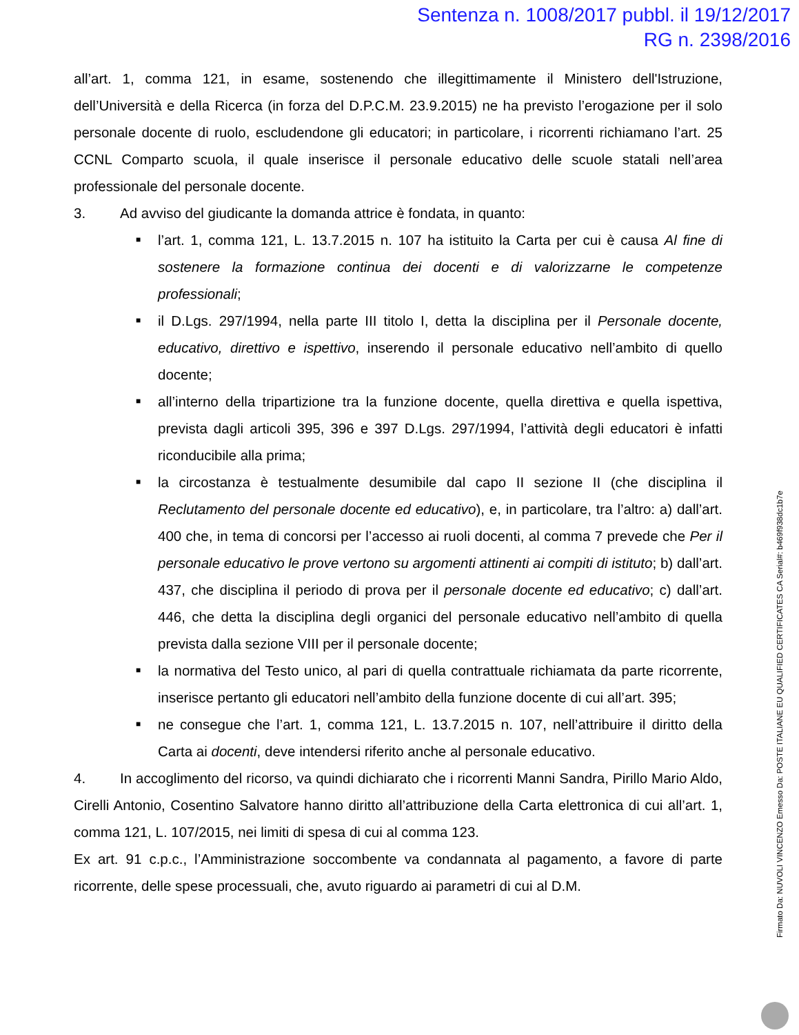Sentenza n. 1008/2017 pubbl. il 19/12/2017
RG n. 2398/2016
all’art. 1, comma 121, in esame, sostenendo che illegittimamente il Ministero dell'Istruzione, dell’Università e della Ricerca (in forza del D.P.C.M. 23.9.2015) ne ha previsto l’erogazione per il solo personale docente di ruolo, escludendone gli educatori; in particolare, i ricorrenti richiamano l’art. 25 CCNL Comparto scuola, il quale inserisce il personale educativo delle scuole statali nell’area professionale del personale docente.
3. Ad avviso del giudicante la domanda attrice è fondata, in quanto:
■ l’art. 1, comma 121, L. 13.7.2015 n. 107 ha istituito la Carta per cui è causa Al fine di sostenere la formazione continua dei docenti e di valorizzarne le competenze professionali;
■ il D.Lgs. 297/1994, nella parte III titolo I, detta la disciplina per il Personale docente, educativo, direttivo e ispettivo, inserendo il personale educativo nell’ambito di quello docente;
■ all’interno della tripartizione tra la funzione docente, quella direttiva e quella ispettiva, prevista dagli articoli 395, 396 e 397 D.Lgs. 297/1994, l’attività degli educatori è infatti riconducibile alla prima;
■ la circostanza è testualmente desumibile dal capo II sezione II (che disciplina il Reclutamento del personale docente ed educativo), e, in particolare, tra l’altro: a) dall’art. 400 che, in tema di concorsi per l’accesso ai ruoli docenti, al comma 7 prevede che Per il personale educativo le prove vertono su argomenti attinenti ai compiti di istituto; b) dall’art. 437, che disciplina il periodo di prova per il personale docente ed educativo; c) dall’art. 446, che detta la disciplina degli organici del personale educativo nell’ambito di quella prevista dalla sezione VIII per il personale docente;
■ la normativa del Testo unico, al pari di quella contrattuale richiamata da parte ricorrente, inserisce pertanto gli educatori nell’ambito della funzione docente di cui all’art. 395;
■ ne consegue che l’art. 1, comma 121, L. 13.7.2015 n. 107, nell’attribuire il diritto della Carta ai docenti, deve intendersi riferito anche al personale educativo.
4. In accoglimento del ricorso, va quindi dichiarato che i ricorrenti Manni Sandra, Pirillo Mario Aldo, Cirelli Antonio, Cosentino Salvatore hanno diritto all’attribuzione della Carta elettronica di cui all’art. 1, comma 121, L. 107/2015, nei limiti di spesa di cui al comma 123.
Ex art. 91 c.p.c., l’Amministrazione soccombente va condannata al pagamento, a favore di parte ricorrente, delle spese processuali, che, avuto riguardo ai parametri di cui al D.M.
Firmato Da: NUVOLI VINCENZO Emesso Da: POSTE ITALIANE EU QUALIFIED CERTIFICATES CA Serial#: b469f938dc1b7e